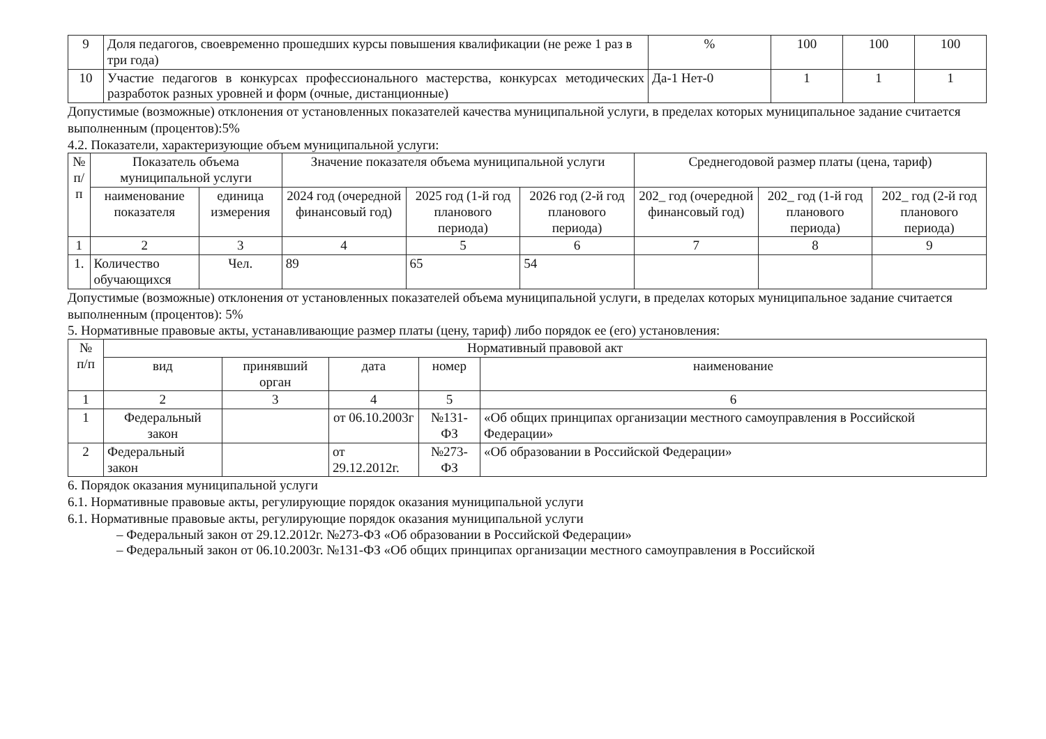| 9 | Доля педагогов, своевременно прошедших курсы повышения квалификации (не реже 1 раз в три года) | % | 100 | 100 | 100 |
| 10 | Участие педагогов в конкурсах профессионального мастерства, конкурсах методических разработок разных уровней и форм (очные, дистанционные) | Да-1 Нет-0 | 1 | 1 | 1 |
Допустимые (возможные) отклонения от установленных показателей качества муниципальной услуги, в пределах которых муниципальное задание считается выполненным (процентов):5%
4.2. Показатели, характеризующие объем муниципальной услуги:
| № п/п | Показатель объема муниципальной услуги | | Значение показателя объема муниципальной услуги | | | Среднегодовой размер платы (цена, тариф) | | |
| --- | --- | --- | --- | --- | --- | --- | --- | --- |
| | наименование показателя | единица измерения | 2024 год (очередной финансовый год) | 2025 год (1-й год планового периода) | 2026 год (2-й год планового периода) | 202_ год (очередной финансовый год) | 202_ год (1-й год планового периода) | 202_ год (2-й год планового периода) |
| 1 | 2 | 3 | 4 | 5 | 6 | 7 | 8 | 9 |
| 1. | Количество обучающихся | Чел. | 89 | 65 | 54 | | | |
Допустимые (возможные) отклонения от установленных показателей объема муниципальной услуги, в пределах которых муниципальное задание считается выполненным (процентов): 5%
5. Нормативные правовые акты, устанавливающие размер платы (цену, тариф) либо порядок ее (его) установления:
| № п/п | Нормативный правовой акт | | | | |
| --- | --- | --- | --- | --- | --- |
| | вид | принявший орган | дата | номер | наименование |
| 1 | 2 | 3 | 4 | 5 | 6 |
| 1 | Федеральный закон | | от 06.10.2003г | №131-ФЗ | «Об общих принципах организации местного самоуправления в Российской Федерации» |
| 2 | Федеральный закон | | от 29.12.2012г. | №273-ФЗ | «Об образовании в Российской Федерации» |
6. Порядок оказания муниципальной услуги
6.1. Нормативные правовые акты, регулирующие порядок оказания муниципальной услуги
6.1. Нормативные правовые акты, регулирующие порядок оказания муниципальной услуги
– Федеральный закон от 29.12.2012г. №273-ФЗ «Об образовании в Российской Федерации»
– Федеральный закон от 06.10.2003г. №131-ФЗ «Об общих принципах организации местного самоуправления в Российской